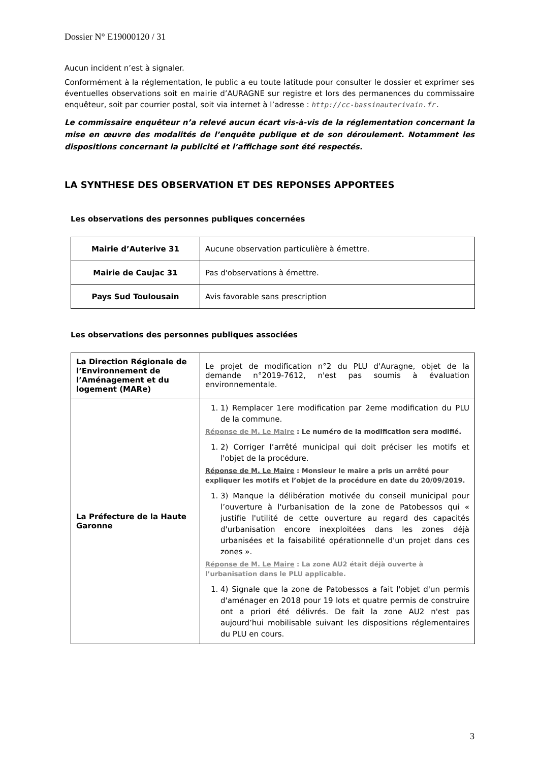Dossier N° E19000120 / 31
Aucun incident n’est à signaler.
Conformément à la réglementation, le public a eu toute latitude pour consulter le dossier et exprimer ses éventuelles observations soit en mairie d’AURAGNE sur registre et lors des permanences du commissaire enquêteur, soit par courrier postal, soit via internet à l’adresse : http://cc-bassinauterivain.fr.
Le commissaire enquêteur n’a relevé aucun écart vis-à-vis de la réglementation concernant la mise en œuvre des modalités de l’enquête publique et de son déroulement. Notamment les dispositions concernant la publicité et l’affichage sont été respectés.
LA SYNTHESE DES OBSERVATION ET DES REPONSES APPORTEES
Les observations des personnes publiques concernées
| Mairie d’Auterive 31 | Aucune observation particulière à émettre. |
| Mairie de Caujac 31 | Pas d'observations à émettre. |
| Pays Sud Toulousain | Avis favorable sans prescription |
Les observations des personnes publiques associées
| La Direction Régionale de l’Environnement de l’Aménagement et du logement (MARe) | Le projet de modification n°2 du PLU d'Auragne, objet de la demande n°2019-7612, n'est pas soumis à évaluation environnementale. |
| La Préfecture de la Haute Garonne | 1. 1) Remplacer 1ere modification par 2eme modification du PLU de la commune. Réponse de M. Le Maire : Le numéro de la modification sera modifié. 1. 2) Corriger l’arrêté municipal qui doit préciser les motifs et l'objet de la procédure. Réponse de M. Le Maire : Monsieur le maire a pris un arrêté pour expliquer les motifs et l’objet de la procédure en date du 20/09/2019. 1. 3) Manque la délibération motivée du conseil municipal pour l’ouverture à l'urbanisation de la zone de Patobessos qui « justifie l'utilité de cette ouverture au regard des capacités d'urbanisation encore inexploitées dans les zones déjà urbanisées et la faisabilité opérationnelle d'un projet dans ces zones ». Réponse de M. Le Maire : La zone AU2 était déjà ouverte à l’urbanisation dans le PLU applicable. 1. 4) Signale que la zone de Patobessos a fait l'objet d'un permis d'aménager en 2018 pour 19 lots et quatre permis de construire ont a priori été délivrés. De fait la zone AU2 n'est pas aujourd’hui mobilisable suivant les dispositions réglementaires du PLU en cours. |
3